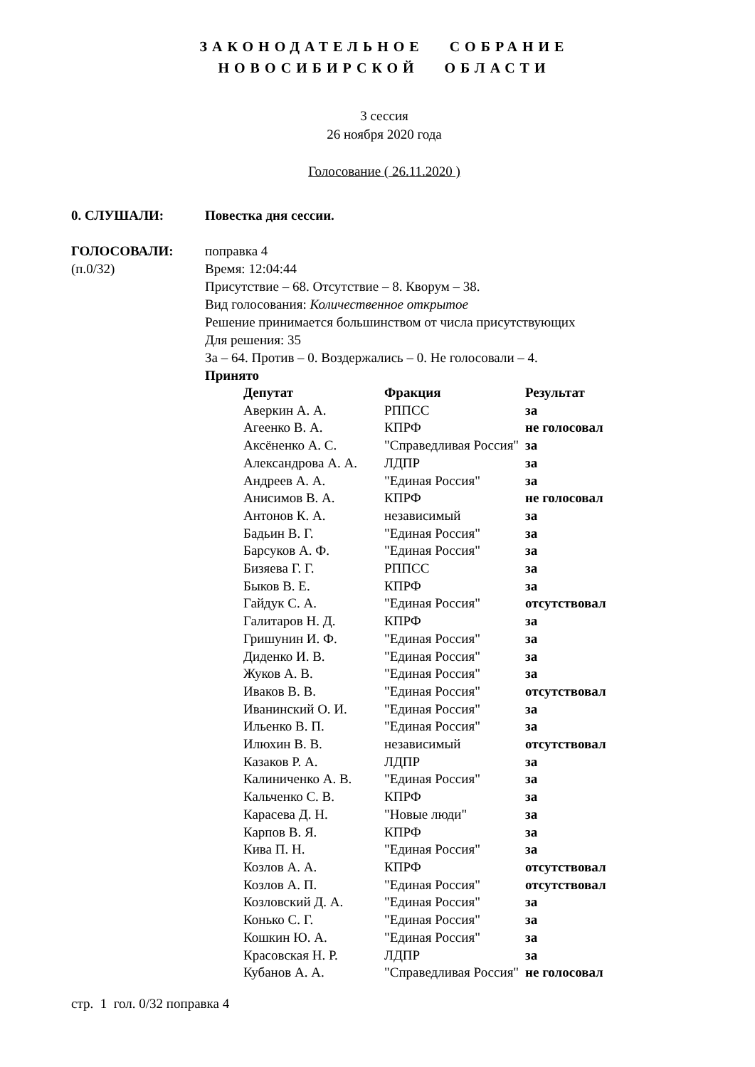ЗАКОНОДАТЕЛЬНОЕ СОБРАНИЕ
НОВОСИБИРСКОЙ ОБЛАСТИ
3 сессия
26 ноября 2020 года
Голосование ( 26.11.2020 )
0. СЛУШАЛИ: Повестка дня сессии.
ГОЛОСОВАЛИ:
(п.0/32)
поправка 4
Время: 12:04:44
Присутствие – 68. Отсутствие – 8. Кворум – 38.
Вид голосования: Количественное открытое
Решение принимается большинством от числа присутствующих
Для решения: 35
За – 64. Против – 0. Воздержались – 0. Не голосовали – 4.
Принято
| Депутат | Фракция | Результат |
| --- | --- | --- |
| Аверкин А. А. | РППСС | за |
| Агеенко В. А. | КПРФ | не голосовал |
| Аксёненко А. С. | "Справедливая Россия" | за |
| Александрова А. А. | ЛДПР | за |
| Андреев А. А. | "Единая Россия" | за |
| Анисимов В. А. | КПРФ | не голосовал |
| Антонов К. А. | независимый | за |
| Бадьин В. Г. | "Единая Россия" | за |
| Барсуков А. Ф. | "Единая Россия" | за |
| Бизяева Г. Г. | РППСС | за |
| Быков В. Е. | КПРФ | за |
| Гайдук С. А. | "Единая Россия" | отсутствовал |
| Галитаров Н. Д. | КПРФ | за |
| Гришунин И. Ф. | "Единая Россия" | за |
| Диденко И. В. | "Единая Россия" | за |
| Жуков А. В. | "Единая Россия" | за |
| Иваков В. В. | "Единая Россия" | отсутствовал |
| Иванинский О. И. | "Единая Россия" | за |
| Ильенко В. П. | "Единая Россия" | за |
| Илюхин В. В. | независимый | отсутствовал |
| Казаков Р. А. | ЛДПР | за |
| Калиниченко А. В. | "Единая Россия" | за |
| Кальченко С. В. | КПРФ | за |
| Карасева Д. Н. | "Новые люди" | за |
| Карпов В. Я. | КПРФ | за |
| Кива П. Н. | "Единая Россия" | за |
| Козлов А. А. | КПРФ | отсутствовал |
| Козлов А. П. | "Единая Россия" | отсутствовал |
| Козловский Д. А. | "Единая Россия" | за |
| Конько С. Г. | "Единая Россия" | за |
| Кошкин Ю. А. | "Единая Россия" | за |
| Красовская Н. Р. | ЛДПР | за |
| Кубанов А. А. | "Справедливая Россия" | не голосовал |
стр. 1 гол. 0/32 поправка 4